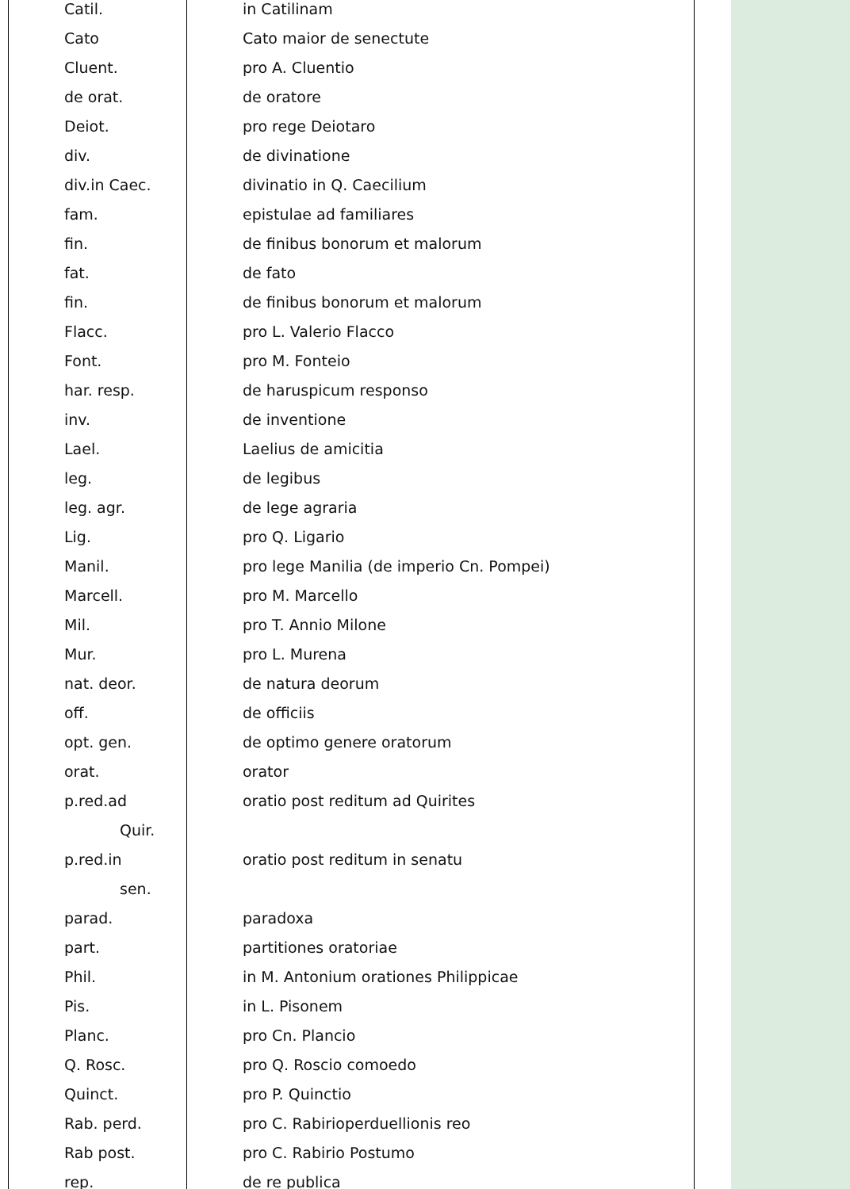| Catil. | in Catilinam |
| Cato | Cato maior de senectute |
| Cluent. | pro A. Cluentio |
| de orat. | de oratore |
| Deiot. | pro rege Deiotaro |
| div. | de divinatione |
| div.in Caec. | divinatio in Q. Caecilium |
| fam. | epistulae ad familiares |
| fin. | de finibus bonorum et malorum |
| fat. | de fato |
| fin. | de finibus bonorum et malorum |
| Flacc. | pro L. Valerio Flacco |
| Font. | pro M. Fonteio |
| har. resp. | de haruspicum responso |
| inv. | de inventione |
| Lael. | Laelius de amicitia |
| leg. | de legibus |
| leg. agr. | de lege agraria |
| Lig. | pro Q. Ligario |
| Manil. | pro lege Manilia (de imperio Cn. Pompei) |
| Marcell. | pro M. Marcello |
| Mil. | pro T. Annio Milone |
| Mur. | pro L. Murena |
| nat. deor. | de natura deorum |
| off. | de officiis |
| opt. gen. | de optimo genere oratorum |
| orat. | orator |
| p.red.ad | oratio post reditum ad Quirites |
| Quir. | |
| p.red.in | oratio post reditum in senatu |
| sen. | |
| parad. | paradoxa |
| part. | partitiones oratoriae |
| Phil. | in M. Antonium orationes Philippicae |
| Pis. | in L. Pisonem |
| Planc. | pro Cn. Plancio |
| Q. Rosc. | pro Q. Roscio comoedo |
| Quinct. | pro P. Quinctio |
| Rab. perd. | pro C. Rabirioperduellionis reo |
| Rab post. | pro C. Rabirio Postumo |
| rep. | de re publica |